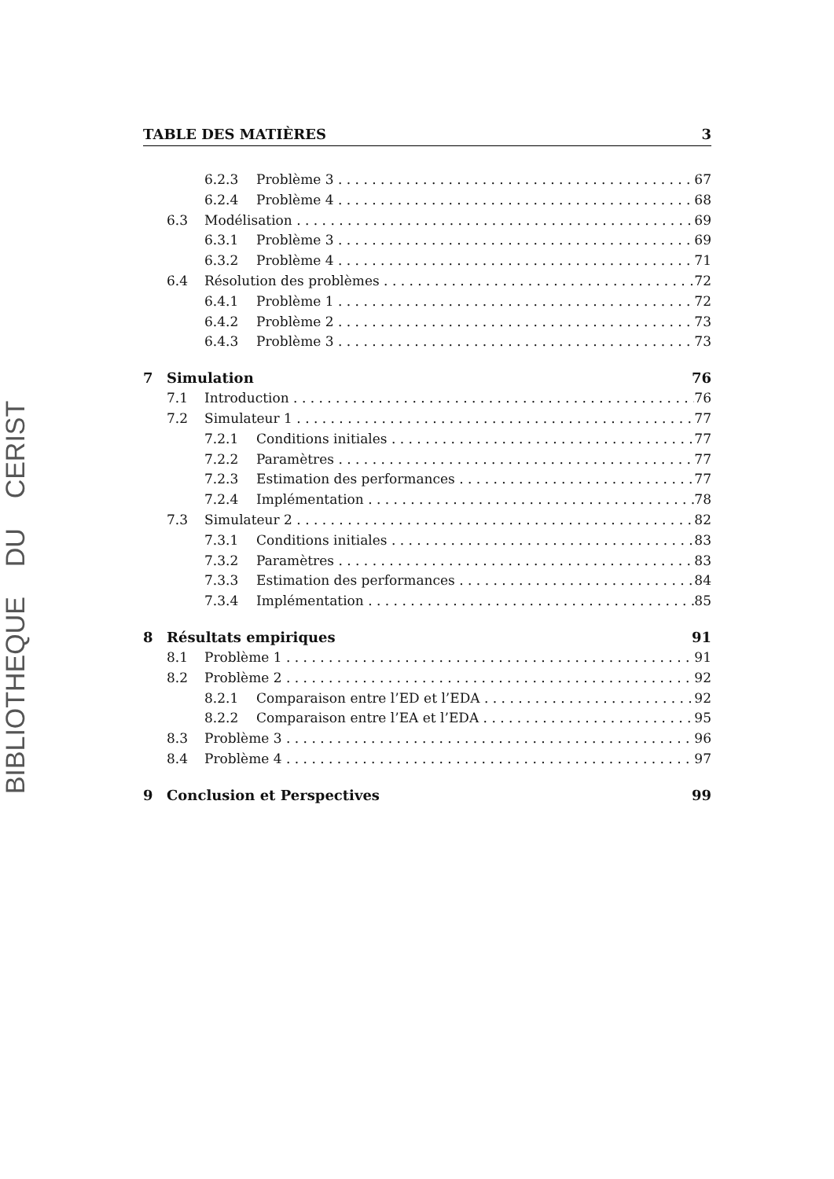BIBLIOTHEQUE DU CERIST
TABLE DES MATIÈRES 3
6.2.3 Problème 3 67
6.2.4 Problème 4 68
6.3 Modélisation 69
6.3.1 Problème 3 69
6.3.2 Problème 4 71
6.4 Résolution des problèmes 72
6.4.1 Problème 1 72
6.4.2 Problème 2 73
6.4.3 Problème 3 73
7 Simulation 76
7.1 Introduction 76
7.2 Simulateur 1 77
7.2.1 Conditions initiales 77
7.2.2 Paramètres 77
7.2.3 Estimation des performances 77
7.2.4 Implémentation 78
7.3 Simulateur 2 82
7.3.1 Conditions initiales 83
7.3.2 Paramètres 83
7.3.3 Estimation des performances 84
7.3.4 Implémentation 85
8 Résultats empiriques 91
8.1 Problème 1 91
8.2 Problème 2 92
8.2.1 Comparaison entre l’ED et l’EDA 92
8.2.2 Comparaison entre l’EA et l’EDA 95
8.3 Problème 3 96
8.4 Problème 4 97
9 Conclusion et Perspectives 99